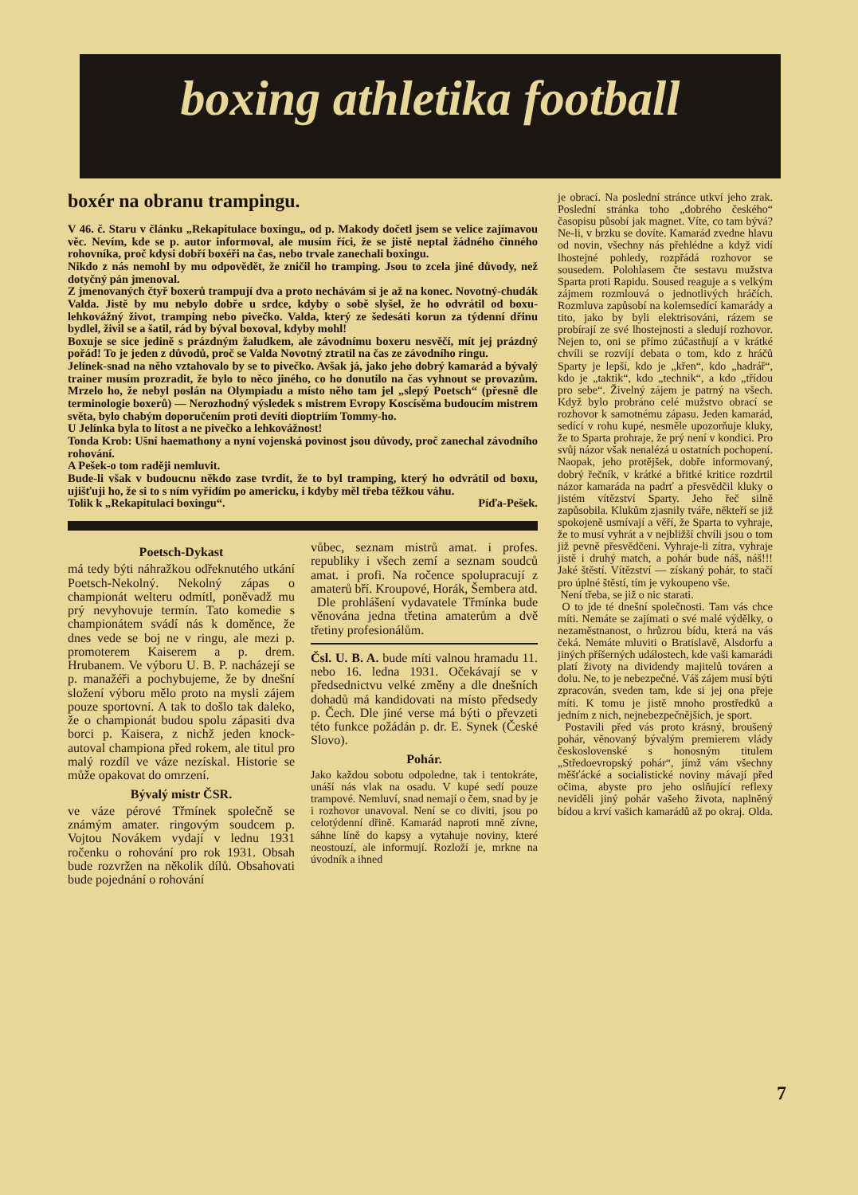boxing athletika football
boxér na obranu trampingu.
V 46. č. Staru v článku „Rekapitulace boxingu„ od p. Makody dočetl jsem se velice zajímavou věc. Nevím, kde se p. autor informoval, ale musím říci, že se jistě neptal žádného činného rohovníka, proč kdysi dobří boxéři na čas, nebo trvale zanechali boxingu.
Nikdo z nás nemohl by mu odpovědět, že zničil ho tramping. Jsou to zcela jiné důvody, než dotyčný pán jmenoval.
Z jmenovaných čtyř boxerů trampují dva a proto nechávám si je až na konec. Novotný-chudák Valda. Jistě by mu nebylo dobře u srdce, kdyby o sobě slyšel, že ho odvrátil od boxu-lehkovážný život, tramping nebo pivečko. Valda, který ze šedesáti korun za týdenní dřinu bydlel, živil se a šatil, rád by býval boxoval, kdyby mohl!
Boxuje se sice jedině s prázdným žaludkem, ale závodnímu boxeru nesvěčí, mít jej prázdný pořád! To je jeden z důvodů, proč se Valda Novotný ztratil na čas ze závodního ringu.
Jelínek-snad na něho vztahovalo by se to pivečko. Avšak já, jako jeho dobrý kamarád a bývalý trainer musím prozradit, že bylo to něco jiného, co ho donutilo na čas vyhnout se provazům. Mrzelo ho, že nebyl poslán na Olympiadu a místo něho tam jel „slepý Poetsch“ (přesně dle terminologie boxerů) — Nerozhodný výsledek s mistrem Evropy Koscísěma budoucím mistrem světa, bylo chabým doporučením proti devíti dioptriím Tommy-ho.
U Jelínka byla to lítost a ne pivečko a lehkovážnost!
Tonda Krob: Ušní haemathony a nyní vojenská povinost jsou důvody, proč zanechal závodního rohování.
A Pešek-o tom raději nemluvit.
Bude-li však v budoucnu někdo zase tvrdit, že to byl tramping, který ho odvrátil od boxu, ujišťuji ho, že si to s ním vyřídím po americku, i kdyby měl třeba těžkou váhu.
Tolik k „Rekapitulaci boxingu“. Píďa-Pešek.
Poetsch-Dykast
má tedy býti náhražkou odřeknutého utkání Poetsch-Nekolný. Nekolný zápas o championát welteru odmítl, poněvadž mu prý nevyhovuje termín. Tato komedie s championátem svádí nás k doměnce, že dnes vede se boj ne v ringu, ale mezi p. promoterem Kaiserem a p. drem. Hrubanem. Ve výboru U. B. P. nacházejí se p. manažéři a pochybujeme, že by dnešní složení výboru mělo proto na mysli zájem pouze sportovní. A tak to došlo tak daleko, že o championát budou spolu zápasiti dva borci p. Kaisera, z nichž jeden knock-autoval championa před rokem, ale titul pro malý rozdíl ve váze nezískal. Historie se může opakovat do omrzení.
Bývalý mistr ČSR.
ve váze pérové Třmínek společně se známým amater. ringovým soudcem p. Vojtou Novákem vydají v lednu 1931 ročenku o rohování pro rok 1931. Obsah bude rozvržen na několik dílů. Obsahovati bude pojednání o rohování
vůbec, seznam mistrů amat. i profes. republiky i všech zemí a seznam soudců amat. i profi. Na ročence spolupracují z amaterů bří. Kroupové, Horák, Šembera atd.
Dle prohlášení vydavatele Třmínka bude věnována jedna třetina amaterům a dvě třetiny profesionálům.
Čsl. U. B. A. bude míti valnou hramadu 11. nebo 16. ledna 1931. Očekávají se v předsednictvu velké změny a dle dnešních dohadů má kandidovati na místo předsedy p. Čech. Dle jiné verse má býti o převzeti této funkce požádán p. dr. E. Synek (České Slovo).
Pohár.
Jako každou sobotu odpoledne, tak i tentokráte, unáší nás vlak na osadu. V kupé sedí pouze trampové. Nemluví, snad nemají o čem, snad by je i rozhovor unavoval. Není se co diviti, jsou po celotýdenní dřině. Kamarád naproti mně zívne, sáhne líně do kapsy a vytahuje noviny, které neostouzí, ale informují. Rozloží je, mrkne na úvodník a ihned
je obrací. Na poslední stránce utkví jeho zrak. Poslední stránka toho „dobrého českého“ časopisu působí jak magnet. Víte, co tam bývá? Ne-li, v brzku se dovíte. Kamarád zvedne hlavu od novin, všechny nás přehlédne a když vidí lhostejné pohledy, rozpřádá rozhovor se sousedem. Polohlasem čte sestavu mužstva Sparta proti Rapidu. Soused reaguje a s velkým zájmem rozmlouvá o jednotlivých hráčích. Rozmluva zapůsobí na kolemsedící kamarády a tito, jako by byli elektrisováni, rázem se probírají ze své lhostejnosti a sledují rozhovor. Nejen to, oni se přímo zúčastňují a v krátké chvíli se rozvíjí debata o tom, kdo z hráčů Sparty je lepší, kdo je „křen“, kdo „hadrář“, kdo je „taktik“, kdo „technik“, a kdo „třídou pro sebe“. Živelný zájem je patrný na všech. Když bylo probráno celé mužstvo obrací se rozhovor k samotnému zápasu. Jeden kamarád, sedící v rohu kupé, nesměle upozorňuje kluky, že to Sparta prohraje, že prý není v kondici. Pro svůj názor však nenalézá u ostatních pochopení. Naopak, jeho protějšek, dobře informovaný, dobrý řečník, v krátké a břitké kritice rozdrtil názor kamaráda na padrť a přesvědčil kluky o jistém vítězství Sparty. Jeho řeč silně zapůsobila. Klukům zjasnily tváře, někteří se již spokojeně usmívají a věří, že Sparta to vyhraje, že to musí vyhrát a v nejbližší chvíli jsou o tom již pevně přesvědčeni. Vyhraje-li zítra, vyhraje jistě i druhý match, a pohár bude náš, náš!!! Jaké štěstí. Vítězství — získaný pohár, to stačí pro úplné štěstí, tím je vykoupeno vše.
Není třeba, se již o nic starati.
O to jde té dnešní společnosti. Tam vás chce míti. Nemáte se zajímati o své malé výdělky, o nezaměstnanost, o hrůzrou bídu, která na vás čeká. Nemáte mluviti o Bratislavě, Alsdorfu a jiných příšerných událostech, kde vaši kamarádi platí životy na dividendy majitelů továren a dolu. Ne, to je nebezpečné. Váš zájem musí býti zpracován, sveden tam, kde si jej ona přeje míti. K tomu je jistě mnoho prostředků a jedním z nich, nejnebezpečnějších, je sport.
Postavili před vás proto krásný, broušený pohár, věnovaný bývalým premierem vlády československé s honosným titulem „Středoevropský pohár“, jímž vám všechny měšťácké a socialistické noviny mávají před očima, abyste pro jeho oslňující reflexy neviděli jiný pohár vašeho života, naplněný bídou a krví vašich kamarádů až po okraj. Olda.
7